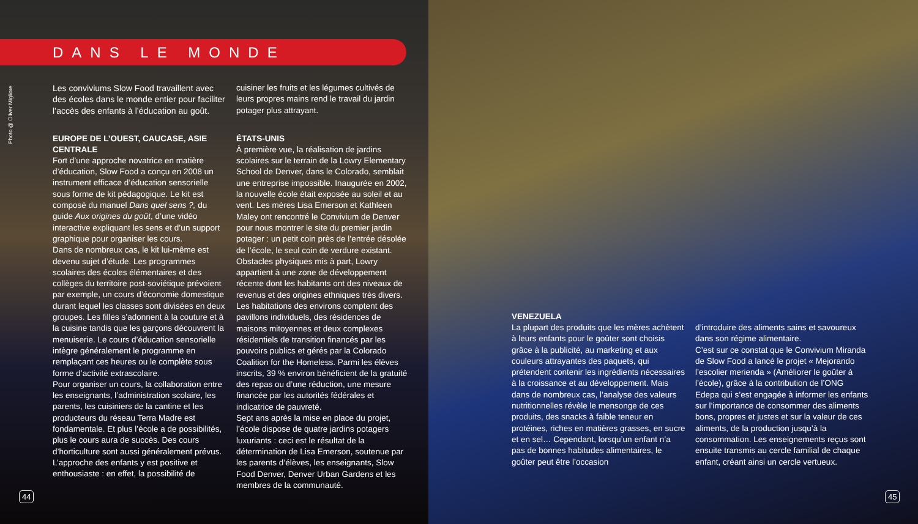DANS LE MONDE
Photo @ Oliver Migliore
Les conviviums Slow Food travaillent avec des écoles dans le monde entier pour faciliter l’accès des enfants à l’éducation au goût.
EUROPE DE L’OUEST, CAUCASE, ASIE CENTRALE
Fort d’une approche novatrice en matière d’éducation, Slow Food a conçu en 2008 un instrument efficace d’éducation sensorielle sous forme de kit pédagogique. Le kit est composé du manuel Dans quel sens ?, du guide Aux origines du goût, d’une vidéo interactive expliquant les sens et d’un support graphique pour organiser les cours.
Dans de nombreux cas, le kit lui-même est devenu sujet d’étude. Les programmes scolaires des écoles élémentaires et des collèges du territoire post-soviétique prévoient par exemple, un cours d’économie domestique durant lequel les classes sont divisées en deux groupes. Les filles s’adonnent à la couture et à la cuisine tandis que les garçons découvrent la menuiserie. Le cours d’éducation sensorielle intègre généralement le programme en remplaçant ces heures ou le complète sous forme d’activité extrascolaire.
Pour organiser un cours, la collaboration entre les enseignants, l’administration scolaire, les parents, les cuisiniers de la cantine et les producteurs du réseau Terra Madre est fondamentale. Et plus l’école a de possibilités, plus le cours aura de succès. Des cours d’horticulture sont aussi généralement prévus. L’approche des enfants y est positive et enthousiaste : en effet, la possibilité de
cuisiner les fruits et les légumes cultivés de leurs propres mains rend le travail du jardin potager plus attrayant.
ÉTATS-UNIS
À première vue, la réalisation de jardins scolaires sur le terrain de la Lowry Elementary School de Denver, dans le Colorado, semblait une entreprise impossible. Inaugurée en 2002, la nouvelle école était exposée au soleil et au vent. Les mères Lisa Emerson et Kathleen Maley ont rencontré le Convivium de Denver pour nous montrer le site du premier jardin potager : un petit coin près de l’entrée désolée de l’école, le seul coin de verdure existant. Obstacles physiques mis à part, Lowry appartient à une zone de développement récente dont les habitants ont des niveaux de revenus et des origines ethniques très divers. Les habitations des environs comptent des pavillons individuels, des résidences de maisons mitoyennes et deux complexes résidentiels de transition financés par les pouvoirs publics et gérés par la Colorado Coalition for the Homeless. Parmi les élèves inscrits, 39 % environ bénéficient de la gratuité des repas ou d’une réduction, une mesure financée par les autorités fédérales et indicatrice de pauvreté.
Sept ans après la mise en place du projet, l’école dispose de quatre jardins potagers luxuriants : ceci est le résultat de la détermination de Lisa Emerson, soutenue par les parents d’élèves, les enseignants, Slow Food Denver, Denver Urban Gardens et les membres de la communauté.
VENEZUELA
La plupart des produits que les mères achètent à leurs enfants pour le goûter sont choisis grâce à la publicité, au marketing et aux couleurs attrayantes des paquets, qui prétendent contenir les ingrédients nécessaires à la croissance et au développement. Mais dans de nombreux cas, l’analyse des valeurs nutritionnelles révèle le mensonge de ces produits, des snacks à faible teneur en protéines, riches en matières grasses, en sucre et en sel… Cependant, lorsqu’un enfant n’a pas de bonnes habitudes alimentaires, le goûter peut être l’occasion
d’introduire des aliments sains et savoureux dans son régime alimentaire.
C’est sur ce constat que le Convivium Miranda de Slow Food a lancé le projet « Mejorando l’escolier merienda » (Améliorer le goûter à l’école), grâce à la contribution de l’ONG Edepa qui s’est engagée à informer les enfants sur l’importance de consommer des aliments bons, propres et justes et sur la valeur de ces aliments, de la production jusqu’à la consommation. Les enseignements reçus sont ensuite transmis au cercle familial de chaque enfant, créant ainsi un cercle vertueux.
44 45